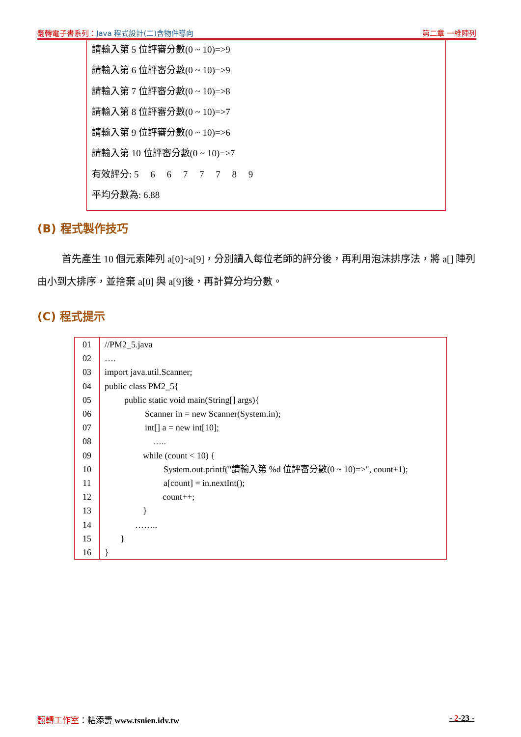翻轉電子書系列：Java 程式設計(二)含物件導向
第二章 一維陣列
請輸入第 5 位評審分數(0 ~ 10)=>9
請輸入第 6 位評審分數(0 ~ 10)=>9
請輸入第 7 位評審分數(0 ~ 10)=>8
請輸入第 8 位評審分數(0 ~ 10)=>7
請輸入第 9 位評審分數(0 ~ 10)=>6
請輸入第 10 位評審分數(0 ~ 10)=>7
有效評分: 5 6 6 7 7 7 8 9
平均分數為: 6.88
(B) 程式製作技巧
首先產生 10 個元素陣列 a[0]~a[9]，分別讀入每位老師的評分後，再利用泡沫排序法，將 a[] 陣列由小到大排序，並捨棄 a[0] 與 a[9]後，再計算分均分數。
(C) 程式提示
| 01 02 03 04 05 06 07 08 09 10 11 12 13 14 15 16 | //PM2_5.java …. import java.util.Scanner; public class PM2_5{ public static void main(String[] args){ Scanner in = new Scanner(System.in); int[] a = new int[10]; ….. while (count < 10) { System.out.printf("請輸入第 %d 位評審分數(0 ~ 10)=>", count+1); a[count] = in.nextInt(); count++; } …….. } } |
翻轉工作室：粘添壽 www.tsnien.idv.tw
- 2-23 -